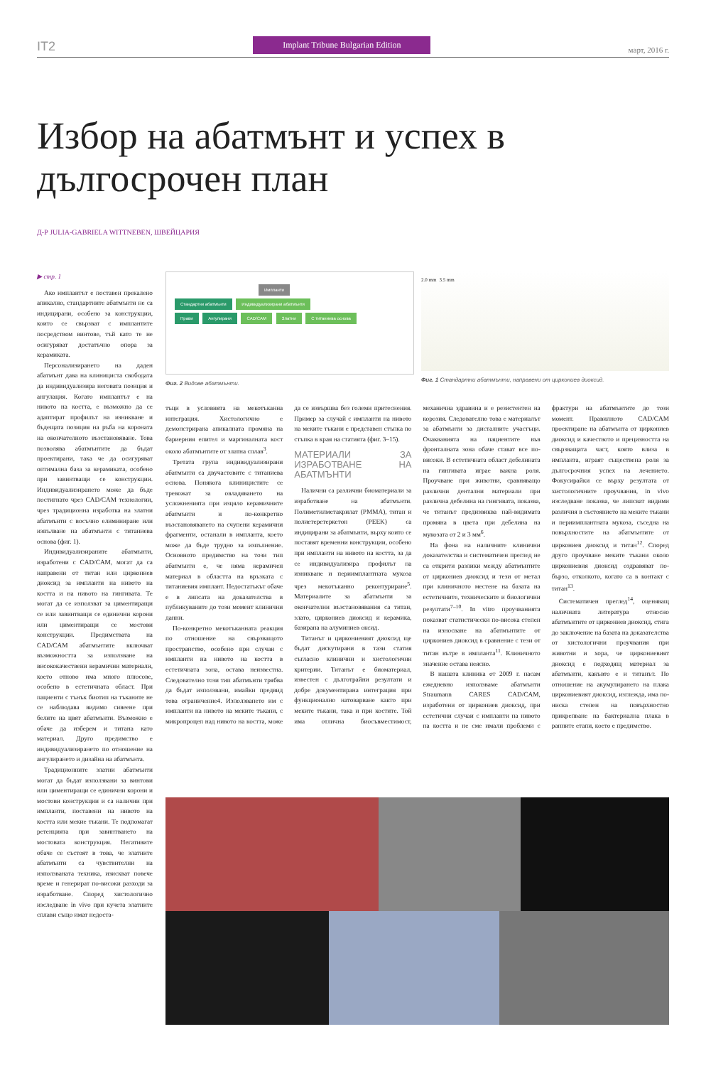IT2 Implant Tribune Bulgarian Edition март, 2016 г.
Избор на абатмънт и успех в дългосрочен план
Д-Р JULIA-GABRIELA WITTNEBEN, ШВЕЙЦАРИЯ
▶ стр. 1
Ако имплантът е поставен прекалено апикално, стандартните абатмънти не са индицирани, особено за конструкции, които се свързват с имплантите посредством винтове, тъй като те не осигуряват достатъчно опора за керамиката.
Персонализирането на даден абатмънт дава на клинициста свободата да индивидуализира неговата позиция и ангулация. Когато имплантът е на нивото на костта, е възможно да се адаптират профилът на изникване и бъдещата позиция на ръба на короната на окончателното възстановяване. Това позволява абатмънтите да бъдат проектирани, така че да осигуряват оптимална база за керамиката, особено при завинтващи се конструкции. Индивидуализирането може да бъде постигнато чрез CAD/CAM технологии, чрез традиционна изработка на златни абатмънти с восъчно елиминиране или изпълване на абатмънти с титаниева основа (фиг. 1).
Индивидуализираните абатмънти, изработени с CAD/CAM, могат да са направени от титан или циркониев диоксид за импланти на нивото на костта и на нивото на гингивата. Те могат да се използват за циментиращи се или завинтващи се единични корони или циментиращи се мостови конструкции. Предимствата на CAD/CAM абатмънтите включват възможността за използване на висококачествени керамични материали, което отново има много плюсове, особено в естетичната област. При пациенти с тънък биотип на тъканите не се наблюдава видимо сивеене при белите на цвят абатмънти. Възможно е обаче да изберем и титана като материал. Друго предимство е индивидуализирането по отношение на ангулирането и дизайна на абатмънта.
Традиционните златни абатмънти могат да бъдат използвани за винтови или циментиращи се единични корони и мостови конструкции и са налични при импланти, поставени на нивото на костта или мекие тъкани. Те подпомагат ретенцията при завинтването на мостовата конструкция. Негативите обаче се състоят в това, че златните абатмънти са чувствителни на използваната техника, изискват повече време и генерират по-високи разходи за изработване. Според хистологично изследване in vivo при кучета златните сплави също имат недоста-
Импланти
Стандартни абатмънти Индивидуализирани абатмънти
Прави Ангулирани CAD/CAM Златни С титаниева основа
Фиг. 2 Видове абатмънти.
2.0 mm 3.5 mm
Фиг. 1 Стандартни абатмънти, направени от циркониев диоксид.
тъци в условията на мекотъканна интеграция. Хистологично е демонстрирана апикалната промяна на бариерния епител и маргиналната кост около абатмънтите от златна сплав<sup>3</sup>.
Третата група индивидуализирани абатмънти са двучастовите с титаниева основа. Понякога клиницистите се тревожат за овладяването на усложненията при изцяло керамичните абатмънти и по-конкретно възстановяването на счупени керамични фрагменти, останали в импланта, което може да бъде трудно за изпълнение. Основното предимство на този тип абатмънти е, че няма керамичен материал в областта на връзката с титаниевия имплант. Недостатъкът обаче е в липсата на доказателства в публикуваните до този момент клинични данни.
По-конкретно мекотъканната реакция по отношение на свързващото пространство, особено при случаи с импланти на нивото на костта в естетичната зона, остава неизвестна. Следователно този тип абатмънти трябва да бъдат използвани, имайки предвид това ограничение4. Използването им с импланти на нивото на меките тъкани, с микропроцеп над нивото на костта, може да се извършва без големи притеснения. Пример за случай с импланти на нивото на меките тъкани е представен стъпка по стъпка в края на статията (фиг. 3–15).
МАТЕРИАЛИ ЗА ИЗРАБОТВАНЕ НА АБАТМЪНТИ
Налични са различни биоматериали за изработване на абатмънти. Полиметилметакрилат (PMMA), титан и полиетеретеркетон (PEEK) са индицирани за абатмънти, върху които се поставят временни конструкции, особено при импланти на нивото на костта, за да се индивидуализира профилът на изникване и периимплантната мукоза чрез мекотъканно реконтуриране<sup>5</sup>. Материалите за абатмънти за окончателни възстановявания са титан, злато, циркониев диоксид и керамика, базирана на алуминиев оксид.
Титанът и циркониевият диоксид ще бъдат дискутирани в тази статия съгласно клинични и хистологични критерии. Титанът е биоматериал, известен с дълготрайни резултати и добре документирана интеграция при функционално натоварване както при меките тъкани, така и при костите. Той има отлична биосъвместимост, механична здравина и е резистентен на корозия. Следователно това е материалът за абатмънти за дисталните участъци. Очакванията на пациентите във фронталната зона обаче стават все по-високи. В естетичната област дебелината на гингивата играе важна роля. Проучване при животни, сравняващо различни дентални материали при различна дебелина на гингивата, показва, че титанът предизвиква най-видимата промяна в цвета при дебелина на мукозата от 2 и 3 мм<sup>6</sup>.
На фона на наличните клинични доказателства и систематичен преглед не са открити разлики между абатмънтите от циркониев диоксид и тези от метал при клиничното местене на базата на естетичните, техническите и биологични резултати<sup>7–10</sup>. In vitro проучванията показват статистически по-висока степен на износване на абатмънтите от циркониев диоксид в сравнение с тези от титан вътре в импланта<sup>11</sup>. Клиничното значение остава неясно.
В нашата клиника от 2009 г. насам ежедневно използваме абатмънти Straumann CARES CAD/CAM, изработени от циркониев диоксид, при естетични случаи с импланти на нивото на костта и не сме имали проблеми с фрактури на абатмънтите до този момент. Правилното CAD/CAM проектиране на абатмънта от циркониев диоксид и качеството и прецизността на свързващата част, която влиза в импланта, играят съществена роля за дългосрочния успех на лечението. Фокусирайки се върху резултата от хистологичните проучвания, in vivo изследване показва, че липсват видими различия в състоянието на меките тъкани и периимплантната мукоза, съседна на повърхностите на абатмънтите от циркониев диоксид и титан<sup>12</sup>. Според друго проучване меките тъкани около циркониевия диоксид оздравяват по-бързо, отколкото, когато са в контакт с титан<sup>13</sup>.
Систематичен преглед<sup>14</sup>, оценяващ наличната литература относно абатмънтите от циркониев диоксид, стига до заключение на базата на доказателства от хистологични проучвания при животни и хора, че циркониевият диоксид е подходящ материал за абатмънти, какъвто е и титанът. По отношение на акумулирането на плака циркониевият диоксид, изглежда, има по-ниска степен на повърхностно прикрепване на бактериална плака в ранните етапи, което е предимство.